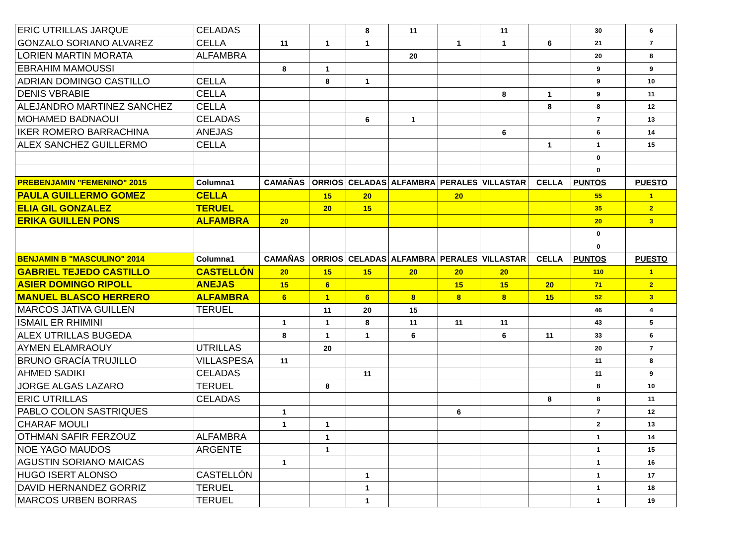| ERIC UTRILLAS JARQUE | CELADAS | | | 8 | 11 | | 11 | | 30 | 6 |
| GONZALO SORIANO ALVAREZ | CELLA | 11 | 1 | 1 | | 1 | 1 | 6 | 21 | 7 |
| LORIEN MARTIN MORATA | ALFAMBRA | | | | 20 | | | | 20 | 8 |
| EBRAHIM MAMOUSSI | | 8 | 1 | | | | | | 9 | 9 |
| ADRIAN DOMINGO CASTILLO | CELLA | | 8 | 1 | | | | | 9 | 10 |
| DENIS VBRABIE | CELLA | | | | | | 8 | 1 | 9 | 11 |
| ALEJANDRO MARTINEZ SANCHEZ | CELLA | | | | | | | 8 | 8 | 12 |
| MOHAMED BADNAOUI | CELADAS | | | 6 | 1 | | | | 7 | 13 |
| IKER ROMERO BARRACHINA | ANEJAS | | | | | | 6 | | 6 | 14 |
| ALEX SANCHEZ GUILLERMO | CELLA | | | | | | | 1 | 1 | 15 |
| | | | | | | | | | 0 | |
| | | | | | | | | | 0 | |
| PREBENJAMIN "FEMENINO" 2015 | Columna1 | CAMAÑAS | ORRIOS | CELADAS | ALFAMBRA | PERALES | VILLASTAR | CELLA | PUNTOS | PUESTO |
| PAULA GUILLERMO GOMEZ | CELLA | | 15 | 20 | | 20 | | | 55 | 1 |
| ELIA GIL GONZALEZ | TERUEL | | 20 | 15 | | | | | 35 | 2 |
| ERIKA GUILLEN PONS | ALFAMBRA | 20 | | | | | | | 20 | 3 |
| | | | | | | | | | 0 | |
| | | | | | | | | | 0 | |
| BENJAMIN B "MASCULINO" 2014 | Columna1 | CAMAÑAS | ORRIOS | CELADAS | ALFAMBRA | PERALES | VILLASTAR | CELLA | PUNTOS | PUESTO |
| GABRIEL TEJEDO CASTILLO | CASTELLÓN | 20 | 15 | 15 | 20 | 20 | 20 | | 110 | 1 |
| ASIER DOMINGO RIPOLL | ANEJAS | 15 | 6 | | | 15 | 15 | 20 | 71 | 2 |
| MANUEL BLASCO HERRERO | ALFAMBRA | 6 | 1 | 6 | 8 | 8 | 8 | 15 | 52 | 3 |
| MARCOS JATIVA GUILLEN | TERUEL | | 11 | 20 | 15 | | | | 46 | 4 |
| ISMAIL ER RHIMINI | | 1 | 1 | 8 | 11 | 11 | 11 | | 43 | 5 |
| ALEX UTRILLAS BUGEDA | | 8 | 1 | 1 | 6 | | 6 | 11 | 33 | 6 |
| AYMEN ELAMRAOUY | UTRILLAS | | 20 | | | | | | 20 | 7 |
| BRUNO GRACÍA TRUJILLO | VILLASPESA | 11 | | | | | | | 11 | 8 |
| AHMED SADIKI | CELADAS | | | 11 | | | | | 11 | 9 |
| JORGE ALGAS LAZARO | TERUEL | | 8 | | | | | | 8 | 10 |
| ERIC UTRILLAS | CELADAS | | | | | | | 8 | 8 | 11 |
| PABLO COLON SASTRIQUES | | 1 | | | | 6 | | | 7 | 12 |
| CHARAF MOULI | | 1 | 1 | | | | | | 2 | 13 |
| OTHMAN SAFIR FERZOUZ | ALFAMBRA | | 1 | | | | | | 1 | 14 |
| NOE YAGO MAUDOS | ARGENTE | | 1 | | | | | | 1 | 15 |
| AGUSTIN SORIANO MAICAS | | 1 | | | | | | | 1 | 16 |
| HUGO ISERT ALONSO | CASTELLÓN | | | 1 | | | | | 1 | 17 |
| DAVID HERNANDEZ GORRIZ | TERUEL | | | 1 | | | | | 1 | 18 |
| MARCOS URBEN BORRAS | TERUEL | | | 1 | | | | | 1 | 19 |